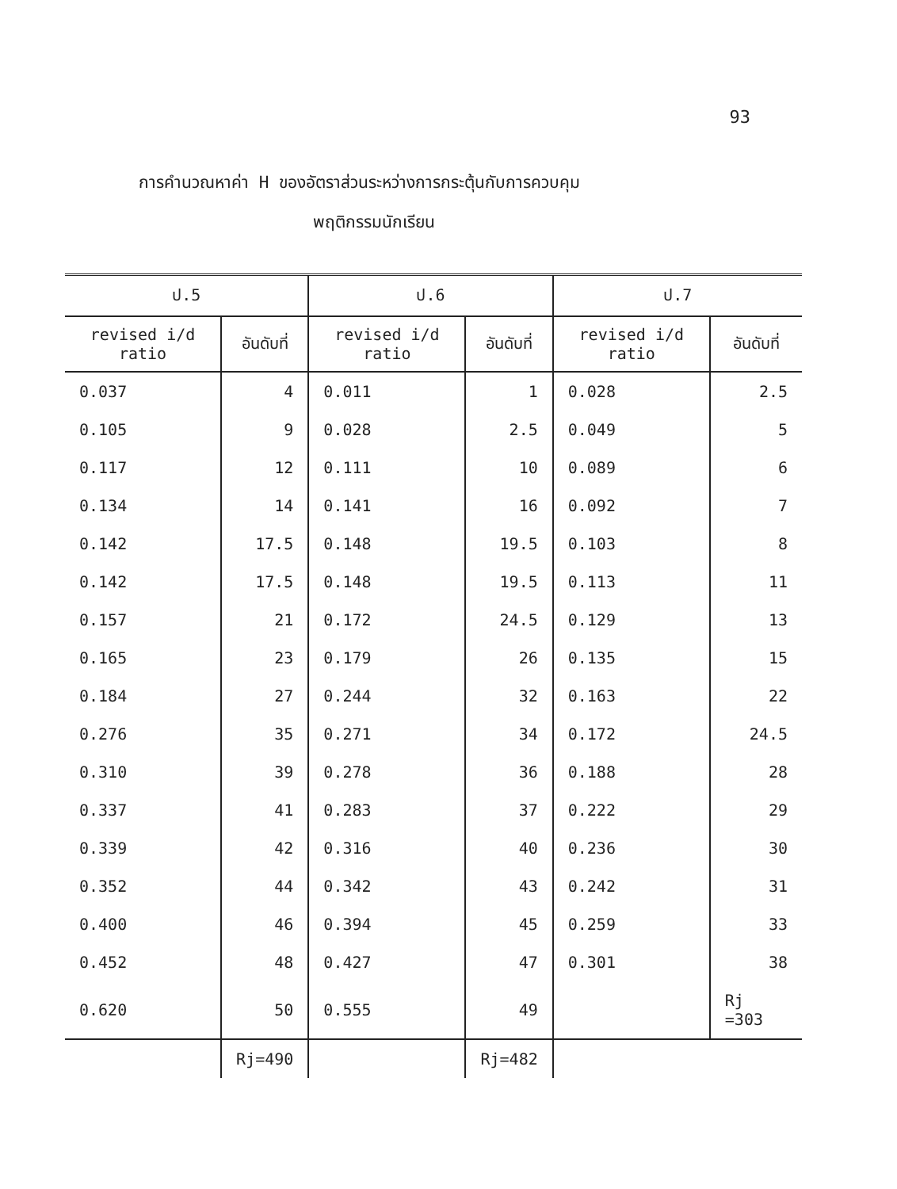93
การคำนวณหาค่า H ของอัตราส่วนระหว่างการกระตุ้นกับการควบคุม
พฤติกรรมนักเรียน
| ป.5 | | ป.6 | | ป.7 | |
| --- | --- | --- | --- | --- | --- |
| revised i/d ratio | อันดับที่ | revised i/d ratio | อันดับที่ | revised i/d ratio | อันดับที่ |
| 0.037 | 4 | 0.011 | 1 | 0.028 | 2.5 |
| 0.105 | 9 | 0.028 | 2.5 | 0.049 | 5 |
| 0.117 | 12 | 0.111 | 10 | 0.089 | 6 |
| 0.134 | 14 | 0.141 | 16 | 0.092 | 7 |
| 0.142 | 17.5 | 0.148 | 19.5 | 0.103 | 8 |
| 0.142 | 17.5 | 0.148 | 19.5 | 0.113 | 11 |
| 0.157 | 21 | 0.172 | 24.5 | 0.129 | 13 |
| 0.165 | 23 | 0.179 | 26 | 0.135 | 15 |
| 0.184 | 27 | 0.244 | 32 | 0.163 | 22 |
| 0.276 | 35 | 0.271 | 34 | 0.172 | 24.5 |
| 0.310 | 39 | 0.278 | 36 | 0.188 | 28 |
| 0.337 | 41 | 0.283 | 37 | 0.222 | 29 |
| 0.339 | 42 | 0.316 | 40 | 0.236 | 30 |
| 0.352 | 44 | 0.342 | 43 | 0.242 | 31 |
| 0.400 | 46 | 0.394 | 45 | 0.259 | 33 |
| 0.452 | 48 | 0.427 | 47 | 0.301 | 38 |
| 0.620 | 50 | 0.555 | 49 | | Rj =303 |
| | Rj=490 | | Rj=482 | | |